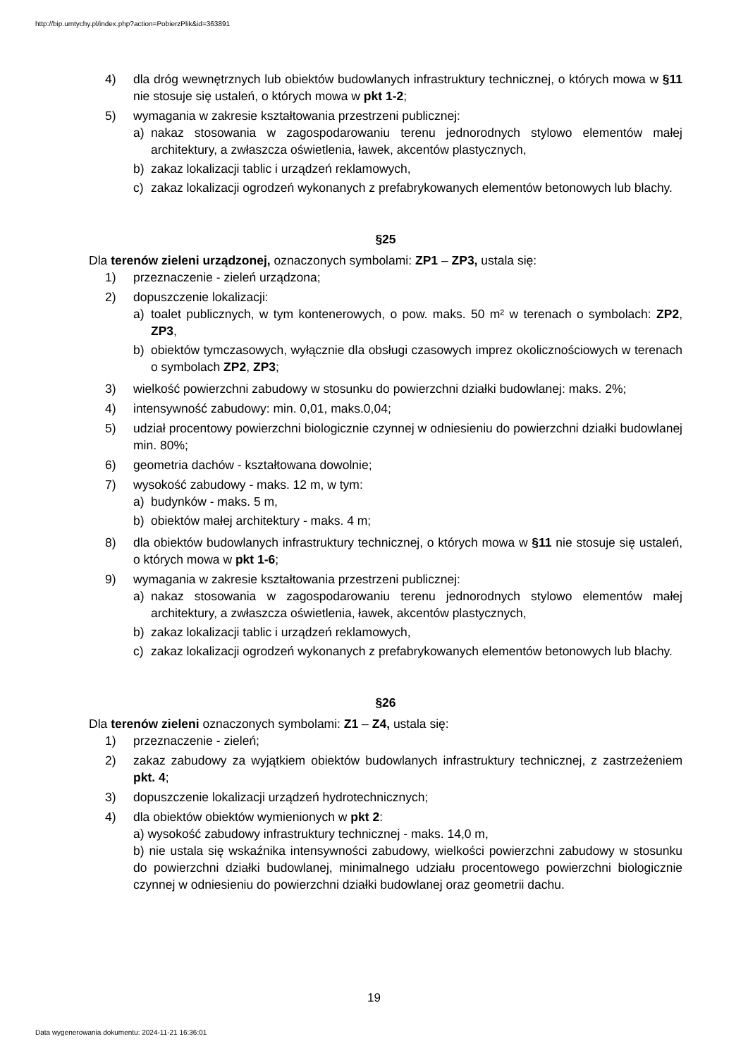http://bip.umtychy.pl/index.php?action=PobierzPlik&id=363891
4) dla dróg wewnętrznych lub obiektów budowlanych infrastruktury technicznej, o których mowa w §11 nie stosuje się ustaleń, o których mowa w pkt 1-2;
5) wymagania w zakresie kształtowania przestrzeni publicznej:
a) nakaz stosowania w zagospodarowaniu terenu jednorodnych stylowo elementów małej architektury, a zwłaszcza oświetlenia, ławek, akcentów plastycznych,
b) zakaz lokalizacji tablic i urządzeń reklamowych,
c) zakaz lokalizacji ogrodzeń wykonanych z prefabrykowanych elementów betonowych lub blachy.
§25
Dla terenów zieleni urządzonej, oznaczonych symbolami: ZP1 – ZP3, ustala się:
1) przeznaczenie - zieleń urządzona;
2) dopuszczenie lokalizacji:
a) toalet publicznych, w tym kontenerowych, o pow. maks. 50 m² w terenach o symbolach: ZP2, ZP3,
b) obiektów tymczasowych, wyłącznie dla obsługi czasowych imprez okolicznościowych w terenach o symbolach ZP2, ZP3;
3) wielkość powierzchni zabudowy w stosunku do powierzchni działki budowlanej: maks. 2%;
4) intensywność zabudowy: min. 0,01, maks.0,04;
5) udział procentowy powierzchni biologicznie czynnej w odniesieniu do powierzchni działki budowlanej min. 80%;
6) geometria dachów - kształtowana dowolnie;
7) wysokość zabudowy - maks. 12 m, w tym:
a) budynków - maks. 5 m,
b) obiektów małej architektury - maks. 4 m;
8) dla obiektów budowlanych infrastruktury technicznej, o których mowa w §11 nie stosuje się ustaleń, o których mowa w pkt 1-6;
9) wymagania w zakresie kształtowania przestrzeni publicznej:
a) nakaz stosowania w zagospodarowaniu terenu jednorodnych stylowo elementów małej architektury, a zwłaszcza oświetlenia, ławek, akcentów plastycznych,
b) zakaz lokalizacji tablic i urządzeń reklamowych,
c) zakaz lokalizacji ogrodzeń wykonanych z prefabrykowanych elementów betonowych lub blachy.
§26
Dla terenów zieleni oznaczonych symbolami: Z1 – Z4, ustala się:
1) przeznaczenie - zieleń;
2) zakaz zabudowy za wyjątkiem obiektów budowlanych infrastruktury technicznej, z zastrzeżeniem pkt. 4;
3) dopuszczenie lokalizacji urządzeń hydrotechnicznych;
4) dla obiektów obiektów wymienionych w pkt 2:
a) wysokość zabudowy infrastruktury technicznej - maks. 14,0 m,
b) nie ustala się wskaźnika intensywności zabudowy, wielkości powierzchni zabudowy w stosunku do powierzchni działki budowlanej, minimalnego udziału procentowego powierzchni biologicznie czynnej w odniesieniu do powierzchni działki budowlanej oraz geometrii dachu.
19
Data wygenerowania dokumentu: 2024-11-21 16:36:01